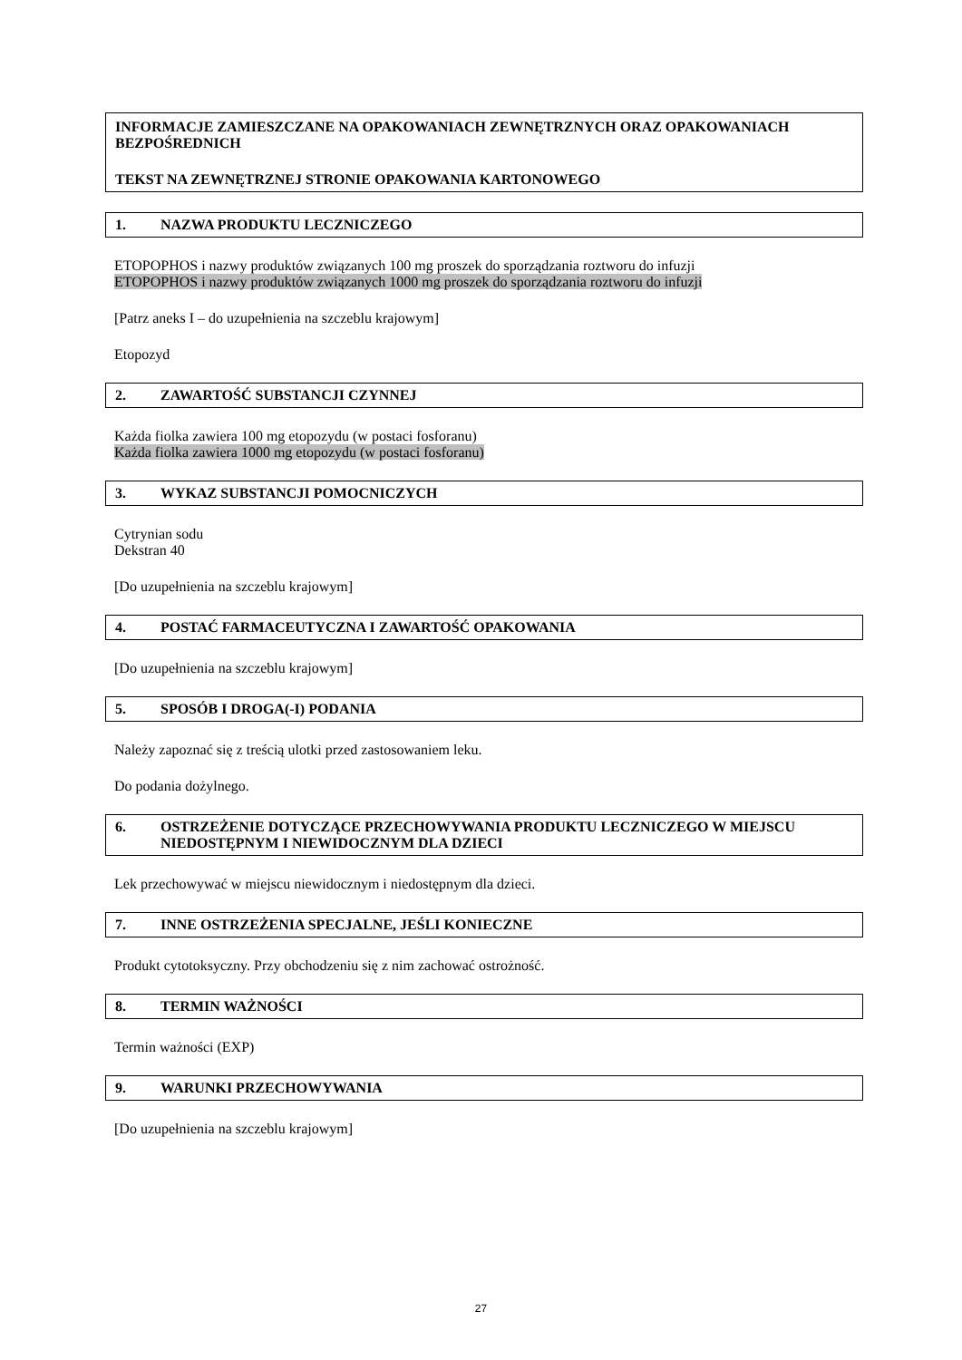INFORMACJE ZAMIESZCZANE NA OPAKOWANIACH ZEWNĘTRZNYCH ORAZ OPAKOWANIACH BEZPOŚREDNICH
TEKST NA ZEWNĘTRZNEJ STRONIE OPAKOWANIA KARTONOWEGO
1. NAZWA PRODUKTU LECZNICZEGO
ETOPOPHOS i nazwy produktów związanych 100 mg proszek do sporządzania roztworu do infuzji
ETOPOPHOS i nazwy produktów związanych 1000 mg proszek do sporządzania roztworu do infuzji
[Patrz aneks I – do uzupełnienia na szczeblu krajowym]
Etopozyd
2. ZAWARTOŚĆ SUBSTANCJI CZYNNEJ
Każda fiolka zawiera 100 mg etopozydu (w postaci fosforanu)
Każda fiolka zawiera 1000 mg etopozydu (w postaci fosforanu)
3. WYKAZ SUBSTANCJI POMOCNICZYCH
Cytrynian sodu
Dekstran 40
[Do uzupełnienia na szczeblu krajowym]
4. POSTAĆ FARMACEUTYCZNA I ZAWARTOŚĆ OPAKOWANIA
[Do uzupełnienia na szczeblu krajowym]
5. SPOSÓB I DROGA(-I) PODANIA
Należy zapoznać się z treścią ulotki przed zastosowaniem leku.
Do podania dożylnego.
6. OSTRZEŻENIE DOTYCZĄCE PRZECHOWYWANIA PRODUKTU LECZNICZEGO W MIEJSCU NIEDOSTĘPNYM I NIEWIDOCZNYM DLA DZIECI
Lek przechowywać w miejscu niewidocznym i niedostępnym dla dzieci.
7. INNE OSTRZEŻENIA SPECJALNE, JEŚLI KONIECZNE
Produkt cytotoksyczny. Przy obchodzeniu się z nim zachować ostrożność.
8. TERMIN WAŻNOŚCI
Termin ważności (EXP)
9. WARUNKI PRZECHOWYWANIA
[Do uzupełnienia na szczeblu krajowym]
27